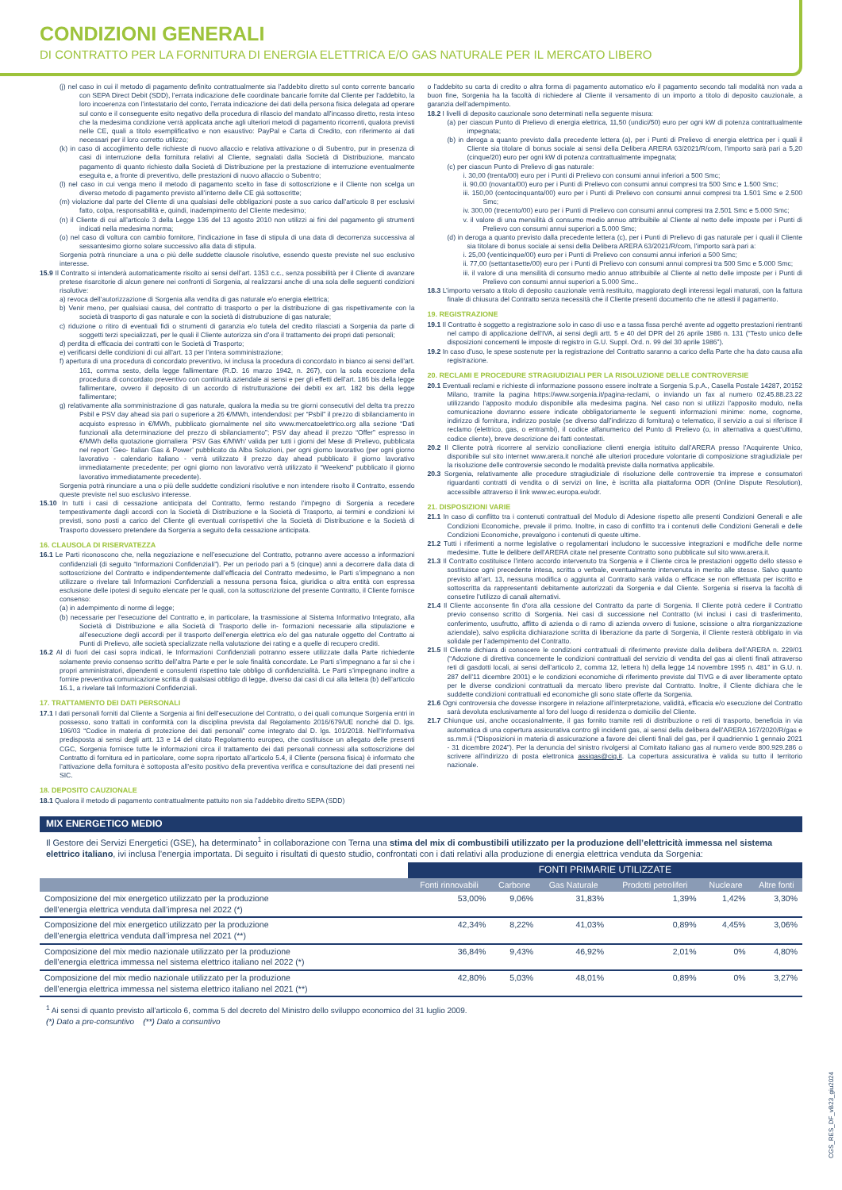CONDIZIONI GENERALI
DI CONTRATTO PER LA FORNITURA DI ENERGIA ELETTRICA E/O GAS NATURALE PER IL MERCATO LIBERO
(j) nel caso in cui il metodo di pagamento definito contrattualmente sia l’addebito diretto sul conto corrente bancario con SEPA Direct Debit (SDD), l’errata indicazione delle coordinate bancarie fornite dal Cliente per l’addebito, la loro incoerenza con l’intestatario del conto, l’errata indicazione dei dati della persona fisica delegata ad operare sul conto e il conseguente esito negativo della procedura di rilascio del mandato all’incasso diretto, resta inteso che la medesima condizione verrà applicata anche agli ulteriori metodi di pagamento ricorrenti, qualora previsti nelle CE, quali a titolo esemplificativo e non esaustivo: PayPal e Carta di Credito, con riferimento ai dati necessari per il loro corretto utilizzo;
(k) in caso di accoglimento delle richieste di nuovo allaccio e relativa attivazione o di Subentro, pur in presenza di casi di interruzione della fornitura relativi al Cliente, segnalati dalla Società di Distribuzione, mancato pagamento di quanto richiesto dalla Società di Distribuzione per la prestazione di interruzione eventualmente eseguita e, a fronte di preventivo, delle prestazioni di nuovo allaccio o Subentro;
(l) nel caso in cui venga meno il metodo di pagamento scelto in fase di sottoscrizione e il Cliente non scelga un diverso metodo di pagamento previsto all’interno delle CE già sottoscritte;
(m) violazione dal parte del Cliente di una qualsiasi delle obbligazioni poste a suo carico dall’articolo 8 per esclusivi fatto, colpa, responsabilità e, quindi, inadempimento del Cliente medesimo;
(n) il Cliente di cui all’articolo 3 della Legge 136 del 13 agosto 2010 non utilizzi ai fini del pagamento gli strumenti indicati nella medesima norma;
(o) nel caso di voltura con cambio fornitore, l’indicazione in fase di stipula di una data di decorrenza successiva al sessantesimo giorno solare successivo alla data di stipula.
Sorgenia potrà rinunciare a una o più delle suddette clausole risolutive, essendo queste previste nel suo esclusivo interesse.
15.9 Il Contratto si intenderà automaticamente risolto ai sensi dell’art. 1353 c.c., senza possibilità per il Cliente di avanzare pretese risarcitorie di alcun genere nei confronti di Sorgenia, al realizzarsi anche di una sola delle seguenti condizioni risolutive:
a) revoca dell’autorizzazione di Sorgenia alla vendita di gas naturale e/o energia elettrica;
b) Venir meno, per qualsiasi causa, del contratto di trasporto o per la distribuzione di gas rispettivamente con la società di trasporto di gas naturale e con la società di distrubuzione di gas naturale;
c) riduzione o ritiro di eventuali fidi o strumenti di garanzia e/o tutela del credito rilasciati a Sorgenia da parte di soggetti terzi specializzati, per le quali il Cliente autorizza sin d’ora il trattamento dei propri dati personali;
d) perdita di efficacia dei contratti con le Società di Trasporto;
e) verificarsi delle condizioni di cui all’art. 13 per l’intera somministrazione;
f) apertura di una procedura di concordato preventivo, ivi inclusa la procedura di concordato in bianco ai sensi dell’art. 161, comma sesto, della legge fallimentare (R.D. 16 marzo 1942, n. 267), con la sola eccezione della procedura di concordato preventivo con continuità aziendale ai sensi e per gli effetti dell’art. 186 bis della legge fallimentare, ovvero il deposito di un accordo di ristrutturazione dei debiti ex art. 182 bis della legge fallimentare;
g) relativamente alla somministrazione di gas naturale, qualora la media su tre giorni consecutivi del delta tra prezzo Psbil e PSV day ahead sia pari o superiore a 26 €/MWh, intendendosi: per “Psbil” il prezzo di sbilanciamento in acquisto espresso in €/MWh, pubblicato giornalmente nel sito www.mercatoelettrico.org alla sezione “Dati funzionali alla determinazione del prezzo di sbilanciamento”; PSV day ahead il prezzo “Offer” espresso in €/MWh della quotazione giornaliera `PSV Gas €/MWh’ valida per tutti i giorni del Mese di Prelievo, pubblicata nel report `Geo- Italian Gas & Power’ pubblicato da Alba Soluzioni, per ogni giorno lavorativo (per ogni giorno lavorativo - calendario italiano - verrà utilizzato il prezzo day ahead pubblicato il giorno lavorativo immediatamente precedente; per ogni giorno non lavorativo verrà utilizzato il “Weekend” pubblicato il giorno lavorativo immediatamente precedente).
Sorgenia potrà rinunciare a una o più delle suddette condizioni risolutive e non intendere risolto il Contratto, essendo queste previste nel suo esclusivo interesse.
15.10 In tutti i casi di cessazione anticipata del Contratto, fermo restando l’impegno di Sorgenia a recedere tempestivamente dagli accordi con la Società di Distribuzione e la Società di Trasporto, ai termini e condizioni ivi previsti, sono posti a carico del Cliente gli eventuali corrispettivi che la Società di Distribuzione e la Società di Trasporto dovessero pretendere da Sorgenia a seguito della cessazione anticipata.
16. CLAUSOLA DI RISERVATEZZA
16.1 Le Parti riconoscono che, nella negoziazione e nell’esecuzione del Contratto, potranno avere accesso a informazioni confidenziali (di seguito “Informazioni Confidenziali”). Per un periodo pari a 5 (cinque) anni a decorrere dalla data di sottoscrizione del Contratto e indipendentemente dall’efficacia del Contratto medesimo, le Parti s’impegnano a non utilizzare o rivelare tali Informazioni Confidenziali a nessuna persona fisica, giuridica o altra entità con espressa esclusione delle ipotesi di seguito elencate per le quali, con la sottoscrizione del presente Contratto, il Cliente fornisce consenso:
(a) in adempimento di norme di legge;
(b) necessarie per l’esecuzione del Contratto e, in particolare, la trasmissione al Sistema Informativo Integrato, alla Società di Distribuzione e alla Società di Trasporto delle in- formazioni necessarie alla stipulazione e all’esecuzione degli accordi per il trasporto dell’energia elettrica e/o del gas naturale oggetto del Contratto ai Punti di Prelievo, alle società specializzate nella valutazione dei rating e a quelle di recupero crediti.
16.2 Al di fuori dei casi sopra indicati, le Informazioni Confidenziali potranno essere utilizzate dalla Parte richiedente solamente previo consenso scritto dell’altra Parte e per le sole finalità concordate. Le Parti s’impegnano a far sì che i propri amministratori, dipendenti e consulenti rispettino tale obbligo di confidenzialità. Le Parti s’impegnano inoltre a fornire preventiva comunicazione scritta di qualsiasi obbligo di legge, diverso dai casi di cui alla lettera (b) dell’articolo 16.1, a rivelare tali Informazioni Confidenziali.
17. TRATTAMENTO DEI DATI PERSONALI
17.1 I dati personali forniti dal Cliente a Sorgenia ai fini dell’esecuzione del Contratto, o dei quali comunque Sorgenia entri in possesso, sono trattati in conformità con la disciplina prevista dal Regolamento 2016/679/UE nonché dal D. lgs. 196/03 “Codice in materia di protezione dei dati personali” come integrato dal D. lgs. 101/2018. Nell’Informativa predisposta ai sensi degli artt. 13 e 14 del citato Regolamento europeo, che costituisce un allegato delle presenti CGC, Sorgenia fornisce tutte le informazioni circa il trattamento dei dati personali connessi alla sottoscrizione del Contratto di fornitura ed in particolare, come sopra riportato all’articolo 5.4, il Cliente (persona fisica) è informato che l’attivazione della fornitura è sottoposta all’esito positivo della preventiva verifica e consultazione dei dati presenti nei SIC.
18. DEPOSITO CAUZIONALE
18.1 Qualora il metodo di pagamento contrattualmente pattuito non sia l’addebito diretto SEPA (SDD)
o l’addebito su carta di credito o altra forma di pagamento automatico e/o il pagamento secondo tali modalità non vada a buon fine, Sorgenia ha la facoltà di richiedere al Cliente il versamento di un importo a titolo di deposito cauzionale, a garanzia dell’adempimento.
18.2 I livelli di deposito cauzionale sono determinati nella seguente misura:
(a) per ciascun Punto di Prelievo di energia elettrica, 11,50 (undici/50) euro per ogni kW di potenza contrattualmente impegnata;
(b) in deroga a quanto previsto dalla precedente lettera (a), per i Punti di Prelievo di energia elettrica per i quali il Cliente sia titolare di bonus sociale ai sensi della Delibera ARERA 63/2021/R/com, l’importo sarà pari a 5,20 (cinque/20) euro per ogni kW di potenza contrattualmente impegnata;
(c) per ciascun Punto di Prelievo di gas naturale:
i. 30,00 (trenta/00) euro per i Punti di Prelievo con consumi annui inferiori a 500 Smc;
ii. 90,00 (novanta/00) euro per i Punti di Prelievo con consumi annui compresi tra 500 Smc e 1.500 Smc;
iii. 150,00 (centocinquanta/00) euro per i Punti di Prelievo con consumi annui compresi tra 1.501 Smc e 2.500 Smc;
iv. 300,00 (trecento/00) euro per i Punti di Prelievo con consumi annui compresi tra 2.501 Smc e 5.000 Smc;
v. il valore di una mensilità di consumo medio annuo attribuibile al Cliente al netto delle imposte per i Punti di Prelievo con consumi annui superiori a 5.000 Smc;
(d) in deroga a quanto previsto dalla precedente lettera (c), per i Punti di Prelievo di gas naturale per i quali il Cliente sia titolare di bonus sociale ai sensi della Delibera ARERA 63/2021/R/com, l’importo sarà pari a:
i. 25,00 (venticinque/00) euro per i Punti di Prelievo con consumi annui inferiori a 500 Smc;
ii. 77,00 (settantasette/00) euro per i Punti di Prelievo con consumi annui compresi tra 500 Smc e 5.000 Smc;
iii. il valore di una mensilità di consumo medio annuo attribuibile al Cliente al netto delle imposte per i Punti di Prelievo con consumi annui superiori a 5.000 Smc..
18.3 L’importo versato a titolo di deposito cauzionale verrà restituito, maggiorato degli interessi legali maturati, con la fattura finale di chiusura del Contratto senza necessità che il Cliente presenti documento che ne attesti il pagamento.
19. REGISTRAZIONE
19.1 Il Contratto è soggetto a registrazione solo in caso di uso e a tassa fissa perché avente ad oggetto prestazioni rientranti nel campo di applicazione dell’IVA, ai sensi degli artt. 5 e 40 del DPR del 26 aprile 1986 n. 131 (“Testo unico delle disposizioni concernenti le imposte di registro in G.U. Suppl. Ord. n. 99 del 30 aprile 1986”).
19.2 In caso d’uso, le spese sostenute per la registrazione del Contratto saranno a carico della Parte che ha dato causa alla registrazione.
20. RECLAMI E PROCEDURE STRAGIUDIZIALI PER LA RISOLUZIONE DELLE CONTROVERSIE
20.1 Eventuali reclami e richieste di informazione possono essere inoltrate a Sorgenia S.p.A., Casella Postale 14287, 20152 Milano, tramite la pagina https://www.sorgenia.it/pagina-reclami, o inviando un fax al numero 02.45.88.23.22 utilizzando l’apposito modulo disponibile alla medesima pagina. Nel caso non si utilizzi l’apposito modulo, nella comunicazione dovranno essere indicate obbligatoriamente le seguenti informazioni minime: nome, cognome, indirizzo di fornitura, indirizzo postale (se diverso dall’indirizzo di fornitura) o telematico, il servizio a cui si riferisce il reclamo (elettrico, gas, o entrambi), il codice alfanumerico del Punto di Prelievo (o, in alternativa a quest’ultimo, codice cliente), breve descrizione dei fatti contestati.
20.2 Il Cliente potrà ricorrere al servizio conciliazione clienti energia istituito dall’ARERA presso l’Acquirente Unico, disponibile sul sito internet www.arera.it nonché alle ulteriori procedure volontarie di composizione stragiudiziale per la risoluzione delle controversie secondo le modalità previste dalla normativa applicabile.
20.3 Sorgenia, relativamente alle procedure stragiudiziale di risoluzione delle controversie tra imprese e consumatori riguardanti contratti di vendita o di servizi on line, è iscritta alla piattaforma ODR (Online Dispute Resolution), accessibile attraverso il link www.ec.europa.eu/odr.
21. DISPOSIZIONI VARIE
21.1 In caso di conflitto tra i contenuti contrattuali del Modulo di Adesione rispetto alle presenti Condizioni Generali e alle Condizioni Economiche, prevale il primo. Inoltre, in caso di conflitto tra i contenuti delle Condizioni Generali e delle Condizioni Economiche, prevalgono i contenuti di queste ultime.
21.2 Tutti i riferimenti a norme legislative o regolamentari includono le successive integrazioni e modifiche delle norme medesime. Tutte le delibere dell’ARERA citate nel presente Contratto sono pubblicate sul sito www.arera.it.
21.3 Il Contratto costituisce l’intero accordo intervenuto tra Sorgenia e il Cliente circa le prestazioni oggetto dello stesso e sostituisce ogni precedente intesa, scritta o verbale, eventualmente intervenuta in merito alle stesse. Salvo quanto previsto all’art. 13, nessuna modifica o aggiunta al Contratto sarà valida o efficace se non effettuata per iscritto e sottoscritta da rappresentanti debitamente autorizzati da Sorgenia e dal Cliente. Sorgenia si riserva la facoltà di consetire l’utilizzo di canali alternativi.
21.4 Il Cliente acconsente fin d’ora alla cessione del Contratto da parte di Sorgenia. Il Cliente potrà cedere il Contratto previo consenso scritto di Sorgenia. Nei casi di successione nel Contratto (ivi inclusi i casi di trasferimento, conferimento, usufrutto, affitto di azienda o di ramo di azienda ovvero di fusione, scissione o altra riorganizzazione aziendale), salvo esplicita dichiarazione scritta di liberazione da parte di Sorgenia, il Cliente resterà obbligato in via solidale per l’adempimento del Contratto.
21.5 Il Cliente dichiara di conoscere le condizioni contrattuali di riferimento previste dalla delibera dell’ARERA n. 229/01 (“Adozione di direttiva concernente le condizioni contrattuali del servizio di vendita del gas ai clienti finali attraverso reti di gasdotti locali, ai sensi dell’articolo 2, comma 12, lettera h) della legge 14 novembre 1995 n. 481” in G.U. n. 287 dell’11 dicembre 2001) e le condizioni economiche di riferimento previste dal TIVG e di aver liberamente optato per le diverse condizioni contrattuali da mercato libero previste dal Contratto. Inoltre, il Cliente dichiara che le suddette condizioni contrattuali ed economiche gli sono state offerte da Sorgenia.
21.6 Ogni controversia che dovesse insorgere in relazione all’interpretazione, validità, efficacia e/o esecuzione del Contratto sarà devoluta esclusivamente al foro del luogo di residenza o domicilio del Cliente.
21.7 Chiunque usi, anche occasionalmente, il gas fornito tramite reti di distribuzione o reti di trasporto, beneficia in via automatica di una copertura assicurativa contro gli incidenti gas, ai sensi della delibera dell’ARERA 167/2020/R/gas e ss.mm.ii (“Disposizioni in materia di assicurazione a favore dei clienti finali del gas, per il quadriennio 1 gennaio 2021 - 31 dicembre 2024”). Per la denuncia del sinistro rivolgersi al Comitato italiano gas al numero verde 800.929.286 o scrivere all’indirizzo di posta elettronica assigas@cig.it. La copertura assicurativa è valida su tutto il territorio nazionale.
MIX ENERGETICO MEDIO
Il Gestore dei Servizi Energetici (GSE), ha determinato<sup>1</sup> in collaborazione con Terna una stima del mix di combustibili utilizzato per la produzione dell’elettricità immessa nel sistema elettrico italiano, ivi inclusa l’energia importata. Di seguito i risultati di questo studio, confrontati con i dati relativi alla produzione di energia elettrica venduta da Sorgenia:
| | FONTI PRIMARIE UTILIZZATE | | | | | |
| --- | --- | --- | --- | --- | --- | --- |
| | Fonti rinnovabili | Carbone | Gas Naturale | Prodotti petroliferi | Nucleare | Altre fonti |
| Composizione del mix energetico utilizzato per la produzione dell’energia elettrica venduta dall’impresa nel 2022 (*) | 53,00% | 9,06% | 31,83% | 1,39% | 1,42% | 3,30% |
| Composizione del mix energetico utilizzato per la produzione dell’energia elettrica venduta dall’impresa nel 2021 (**) | 42,34% | 8,22% | 41,03% | 0,89% | 4,45% | 3,06% |
| Composizione del mix medio nazionale utilizzato per la produzione dell’energia elettrica immessa nel sistema elettrico italiano nel 2022 (*) | 36,84% | 9,43% | 46,92% | 2,01% | 0% | 4,80% |
| Composizione del mix medio nazionale utilizzato per la produzione dell’energia elettrica immessa nel sistema elettrico italiano nel 2021 (**) | 42,80% | 5,03% | 48,01% | 0,89% | 0% | 3,27% |
<sup>1</sup> Ai sensi di quanto previsto all’articolo 6, comma 5 del decreto del Ministro dello sviluppo economico del 31 luglio 2009.
(*) Dato a pre-consuntivo (**) Dato a consuntivo
CGS_RES_DF_vB23_giu2024